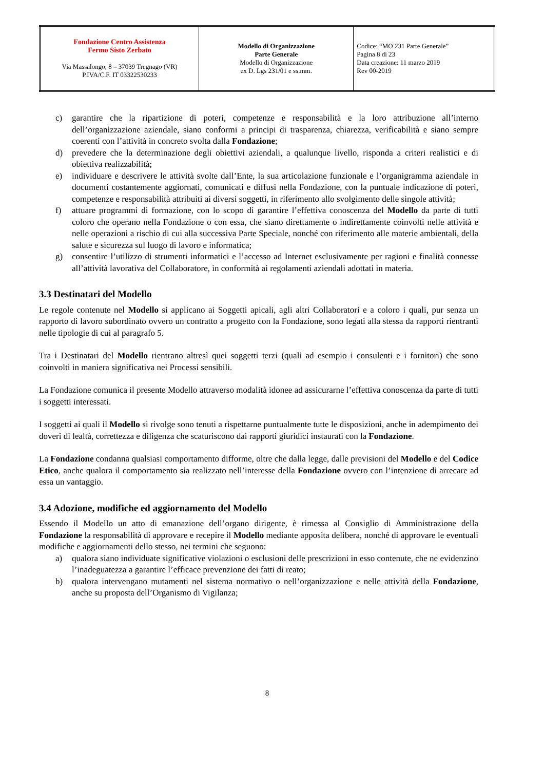| Fondazione Centro Assistenza Fermo Sisto Zerbato Via Massalongo, 8 – 37039 Tregnago (VR) P.IVA/C.F. IT 03322530233 | Modello di Organizzazione Parte Generale Modello di Organizzazione ex D. Lgs 231/01 e ss.mm. | Codice: “MO 231 Parte Generale” Pagina 8 di 23 Data creazione: 11 marzo 2019 Rev 00-2019 |
c) garantire che la ripartizione di poteri, competenze e responsabilità e la loro attribuzione all’interno dell’organizzazione aziendale, siano conformi a principi di trasparenza, chiarezza, verificabilità e siano sempre coerenti con l’attività in concreto svolta dalla Fondazione;
d) prevedere che la determinazione degli obiettivi aziendali, a qualunque livello, risponda a criteri realistici e di obiettiva realizzabilità;
e) individuare e descrivere le attività svolte dall’Ente, la sua articolazione funzionale e l’organigramma aziendale in documenti costantemente aggiornati, comunicati e diffusi nella Fondazione, con la puntuale indicazione di poteri, competenze e responsabilità attribuiti ai diversi soggetti, in riferimento allo svolgimento delle singole attività;
f) attuare programmi di formazione, con lo scopo di garantire l’effettiva conoscenza del Modello da parte di tutti coloro che operano nella Fondazione o con essa, che siano direttamente o indirettamente coinvolti nelle attività e nelle operazioni a rischio di cui alla successiva Parte Speciale, nonché con riferimento alle materie ambientali, della salute e sicurezza sul luogo di lavoro e informatica;
g) consentire l’utilizzo di strumenti informatici e l’accesso ad Internet esclusivamente per ragioni e finalità connesse all’attività lavorativa del Collaboratore, in conformità ai regolamenti aziendali adottati in materia.
3.3 Destinatari del Modello
Le regole contenute nel Modello si applicano ai Soggetti apicali, agli altri Collaboratori e a coloro i quali, pur senza un rapporto di lavoro subordinato ovvero un contratto a progetto con la Fondazione, sono legati alla stessa da rapporti rientranti nelle tipologie di cui al paragrafo 5.
Tra i Destinatari del Modello rientrano altresì quei soggetti terzi (quali ad esempio i consulenti e i fornitori) che sono coinvolti in maniera significativa nei Processi sensibili.
La Fondazione comunica il presente Modello attraverso modalità idonee ad assicurarne l’effettiva conoscenza da parte di tutti i soggetti interessati.
I soggetti ai quali il Modello si rivolge sono tenuti a rispettarne puntualmente tutte le disposizioni, anche in adempimento dei doveri di lealtà, correttezza e diligenza che scaturiscono dai rapporti giuridici instaurati con la Fondazione.
La Fondazione condanna qualsiasi comportamento difforme, oltre che dalla legge, dalle previsioni del Modello e del Codice Etico, anche qualora il comportamento sia realizzato nell’interesse della Fondazione ovvero con l’intenzione di arrecare ad essa un vantaggio.
3.4 Adozione, modifiche ed aggiornamento del Modello
Essendo il Modello un atto di emanazione dell’organo dirigente, è rimessa al Consiglio di Amministrazione della Fondazione la responsabilità di approvare e recepire il Modello mediante apposita delibera, nonché di approvare le eventuali modifiche e aggiornamenti dello stesso, nei termini che seguono:
a) qualora siano individuate significative violazioni o esclusioni delle prescrizioni in esso contenute, che ne evidenzino l’inadeguatezza a garantire l’efficace prevenzione dei fatti di reato;
b) qualora intervengano mutamenti nel sistema normativo o nell’organizzazione e nelle attività della Fondazione, anche su proposta dell’Organismo di Vigilanza;
8